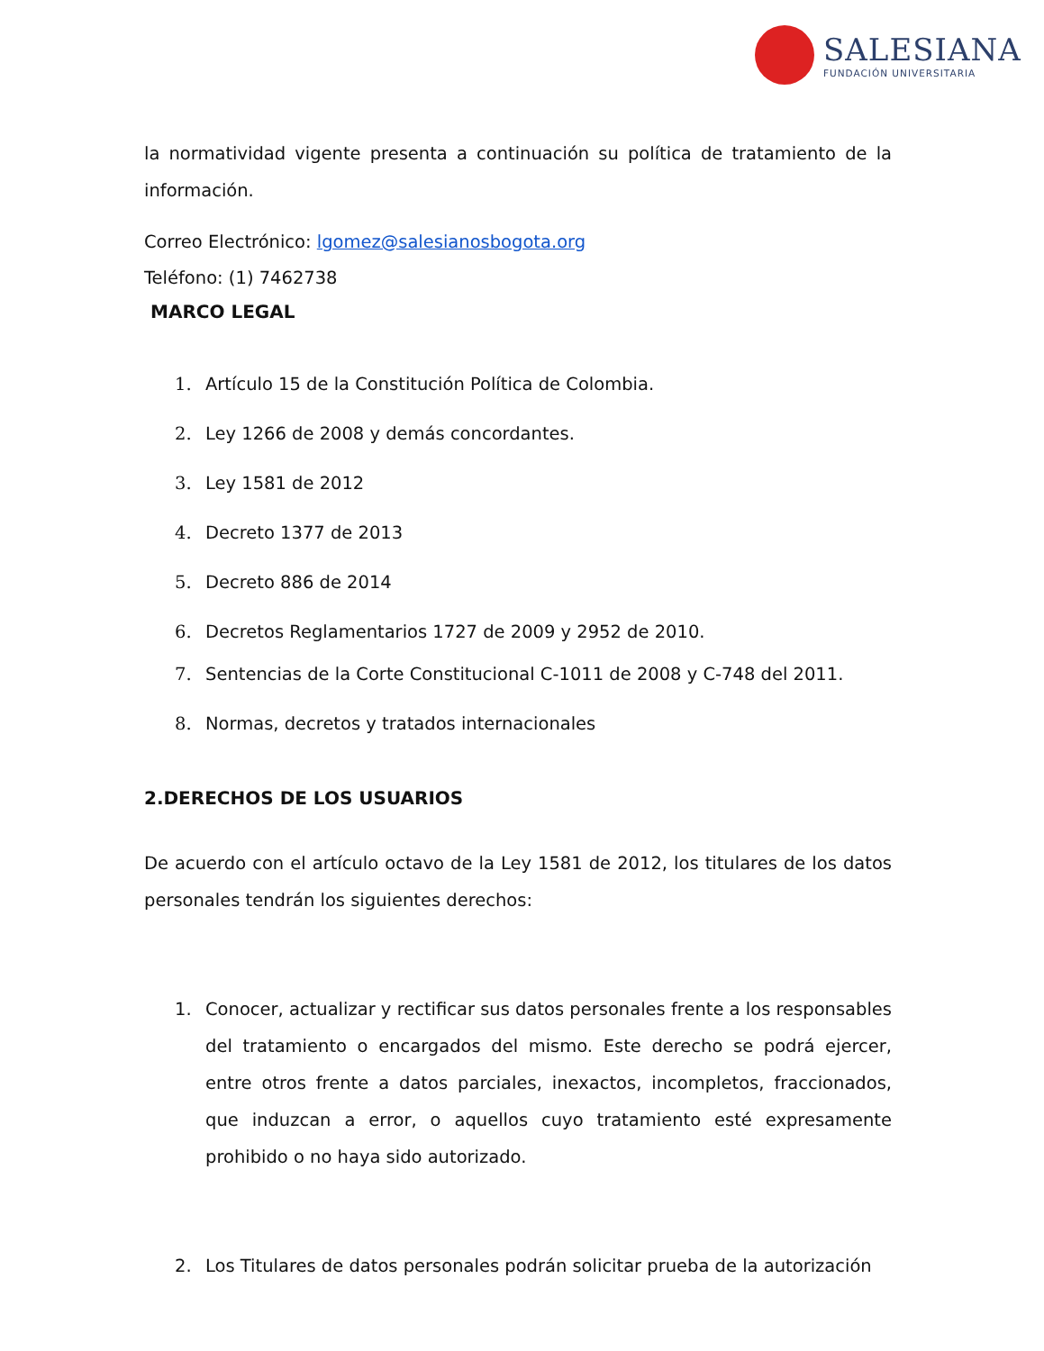SALESIANA
FUNDACIÓN UNIVERSITARIA
la normatividad vigente presenta a continuación su política de tratamiento de la información.
Correo Electrónico: lgomez@salesianosbogota.org
Teléfono: (1) 7462738
MARCO LEGAL
1. Artículo 15 de la Constitución Política de Colombia.
2. Ley 1266 de 2008 y demás concordantes.
3. Ley 1581 de 2012
4. Decreto 1377 de 2013
5. Decreto 886 de 2014
6. Decretos Reglamentarios 1727 de 2009 y 2952 de 2010.
7. Sentencias de la Corte Constitucional C-1011 de 2008 y C-748 del 2011.
8. Normas, decretos y tratados internacionales
2.DERECHOS DE LOS USUARIOS
De acuerdo con el artículo octavo de la Ley 1581 de 2012, los titulares de los datos personales tendrán los siguientes derechos:
1. Conocer, actualizar y rectificar sus datos personales frente a los responsables del tratamiento o encargados del mismo. Este derecho se podrá ejercer, entre otros frente a datos parciales, inexactos, incompletos, fraccionados, que induzcan a error, o aquellos cuyo tratamiento esté expresamente prohibido o no haya sido autorizado.
2. Los Titulares de datos personales podrán solicitar prueba de la autorización